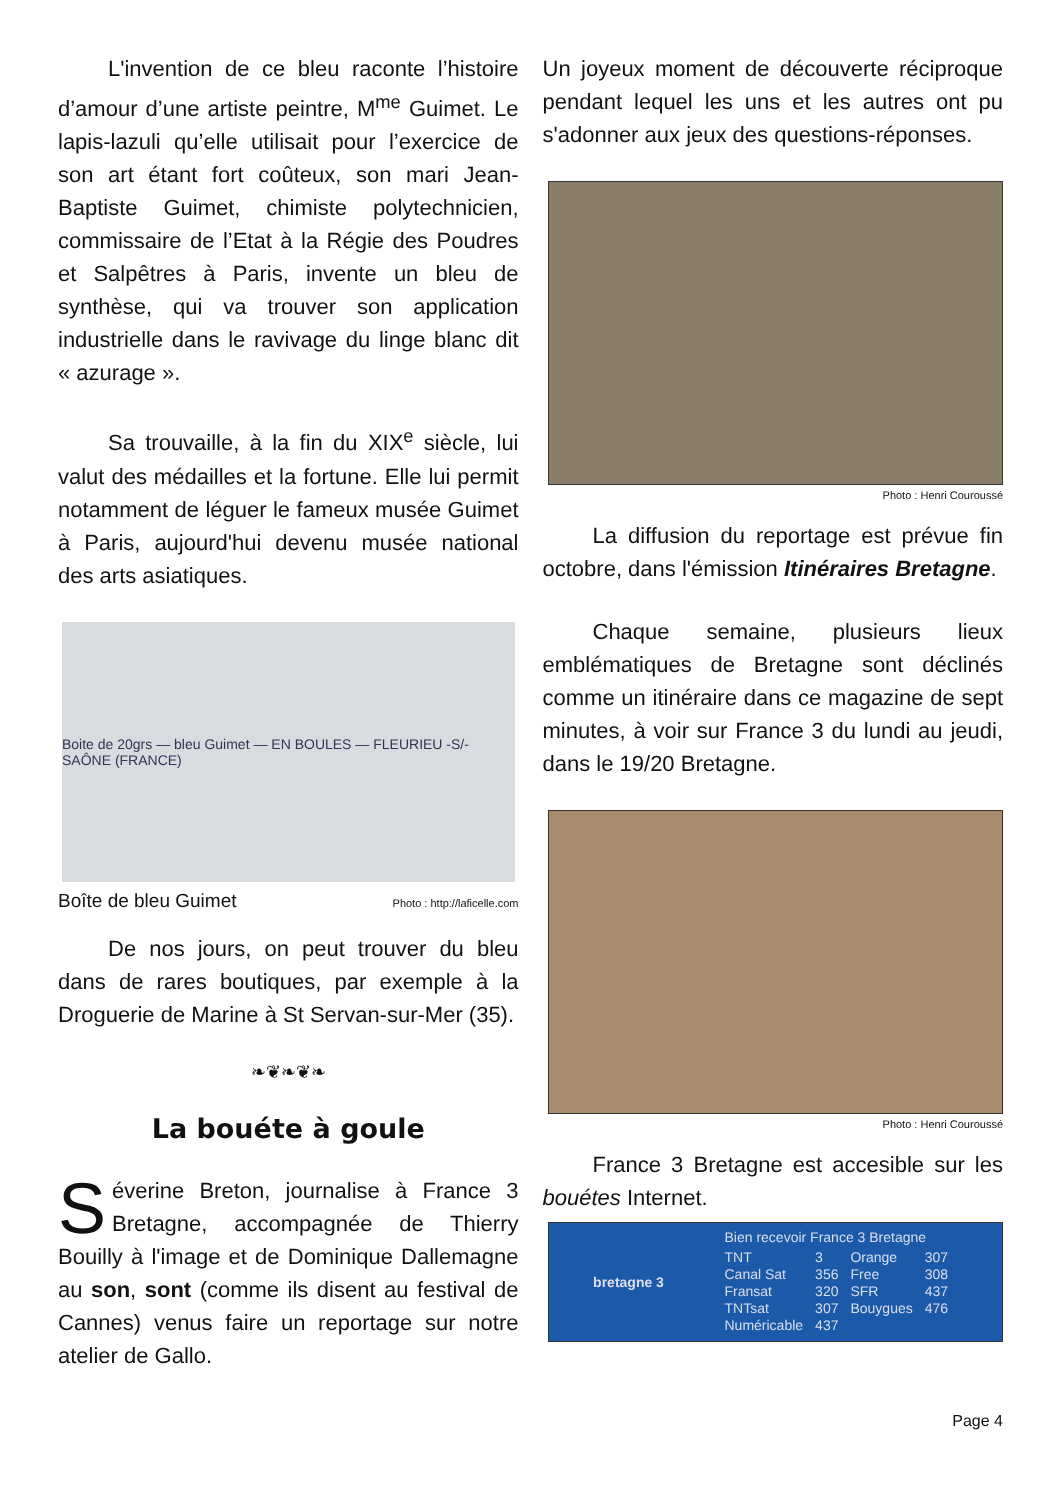L'invention de ce bleu raconte l’histoire d’amour d’une artiste peintre, M<sup>me</sup> Guimet. Le lapis-lazuli qu’elle utilisait pour l’exercice de son art étant fort coûteux, son mari Jean-Baptiste Guimet, chimiste polytechnicien, commissaire de l’Etat à la Régie des Poudres et Salpêtres à Paris, invente un bleu de synthèse, qui va trouver son application industrielle dans le ravivage du linge blanc dit « azurage ».
Sa trouvaille, à la fin du XIX<sup>e</sup> siècle, lui valut des médailles et la fortune. Elle lui permit notamment de léguer le fameux musée Guimet à Paris, aujourd'hui devenu musée national des arts asiatiques.
Boite de 20grs — bleu Guimet — EN BOULES — FLEURIEU -S/-SAÔNE (FRANCE)
Boîte de bleu Guimet Photo : http://laficelle.com
De nos jours, on peut trouver du bleu dans de rares boutiques, par exemple à la Droguerie de Marine à St Servan-sur-Mer (35).
❧❦❧❦❧
La bouéte à goule
Séverine Breton, journalise à France 3 Bretagne, accompagnée de Thierry Bouilly à l'image et de Dominique Dallemagne au son, sont (comme ils disent au festival de Cannes) venus faire un reportage sur notre atelier de Gallo.
Un joyeux moment de découverte réciproque pendant lequel les uns et les autres ont pu s'adonner aux jeux des questions-réponses.
Photo : Henri Couroussé
La diffusion du reportage est prévue fin octobre, dans l'émission Itinéraires Bretagne.
Chaque semaine, plusieurs lieux emblématiques de Bretagne sont déclinés comme un itinéraire dans ce magazine de sept minutes, à voir sur France 3 du lundi au jeudi, dans le 19/20 Bretagne.
Photo : Henri Couroussé
France 3 Bretagne est accesible sur les bouétes Internet.
bretagne 3
Bien recevoir France 3 Bretagne
| TNT | 3 | Orange | 307 |
| Canal Sat | 356 | Free | 308 |
| Fransat | 320 | SFR | 437 |
| TNTsat | 307 | Bouygues | 476 |
| Numéricable | 437 | | |
Page 4